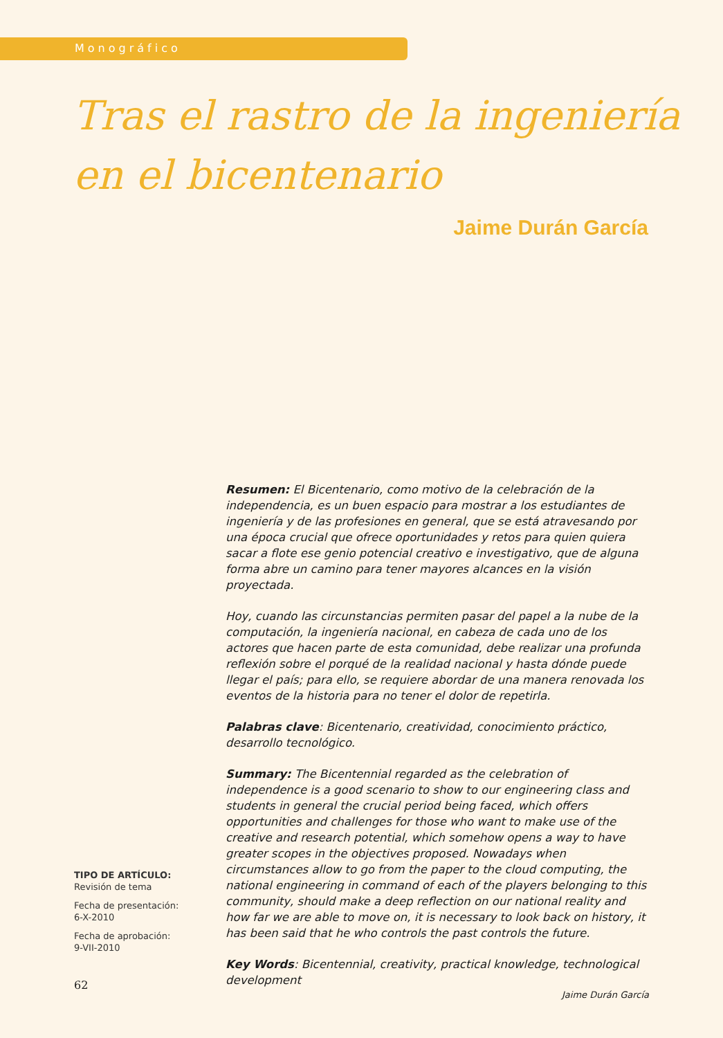Monográfico
Tras el rastro de la ingeniería
en el bicentenario
Jaime Durán García
Resumen: El Bicentenario, como motivo de la celebración de la independencia, es un buen espacio para mostrar a los estudiantes de ingeniería y de las profesiones en general, que se está atravesando por una época crucial que ofrece oportunidades y retos para quien quiera sacar a flote ese genio potencial creativo e investigativo, que de alguna forma abre un camino para tener mayores alcances en la visión proyectada.
Hoy, cuando las circunstancias permiten pasar del papel a la nube de la computación, la ingeniería nacional, en cabeza de cada uno de los actores que hacen parte de esta comunidad, debe realizar una profunda reflexión sobre el porqué de la realidad nacional y hasta dónde puede llegar el país; para ello, se requiere abordar de una manera renovada los eventos de la historia para no tener el dolor de repetirla.
Palabras clave: Bicentenario, creatividad, conocimiento práctico, desarrollo tecnológico.
Summary: The Bicentennial regarded as the celebration of independence is a good scenario to show to our engineering class and students in general the crucial period being faced, which offers opportunities and challenges for those who want to make use of the creative and research potential, which somehow opens a way to have greater scopes in the objectives proposed. Nowadays when circumstances allow to go from the paper to the cloud computing, the national engineering in command of each of the players belonging to this community, should make a deep reflection on our national reality and how far we are able to move on, it is necessary to look back on history, it has been said that he who controls the past controls the future.
Key Words: Bicentennial, creativity, practical knowledge, technological development
TIPO DE ARTÍCULO:
Revisión de tema
Fecha de presentación:
6-X-2010
Fecha de aprobación:
9-VII-2010
62
Jaime Durán García